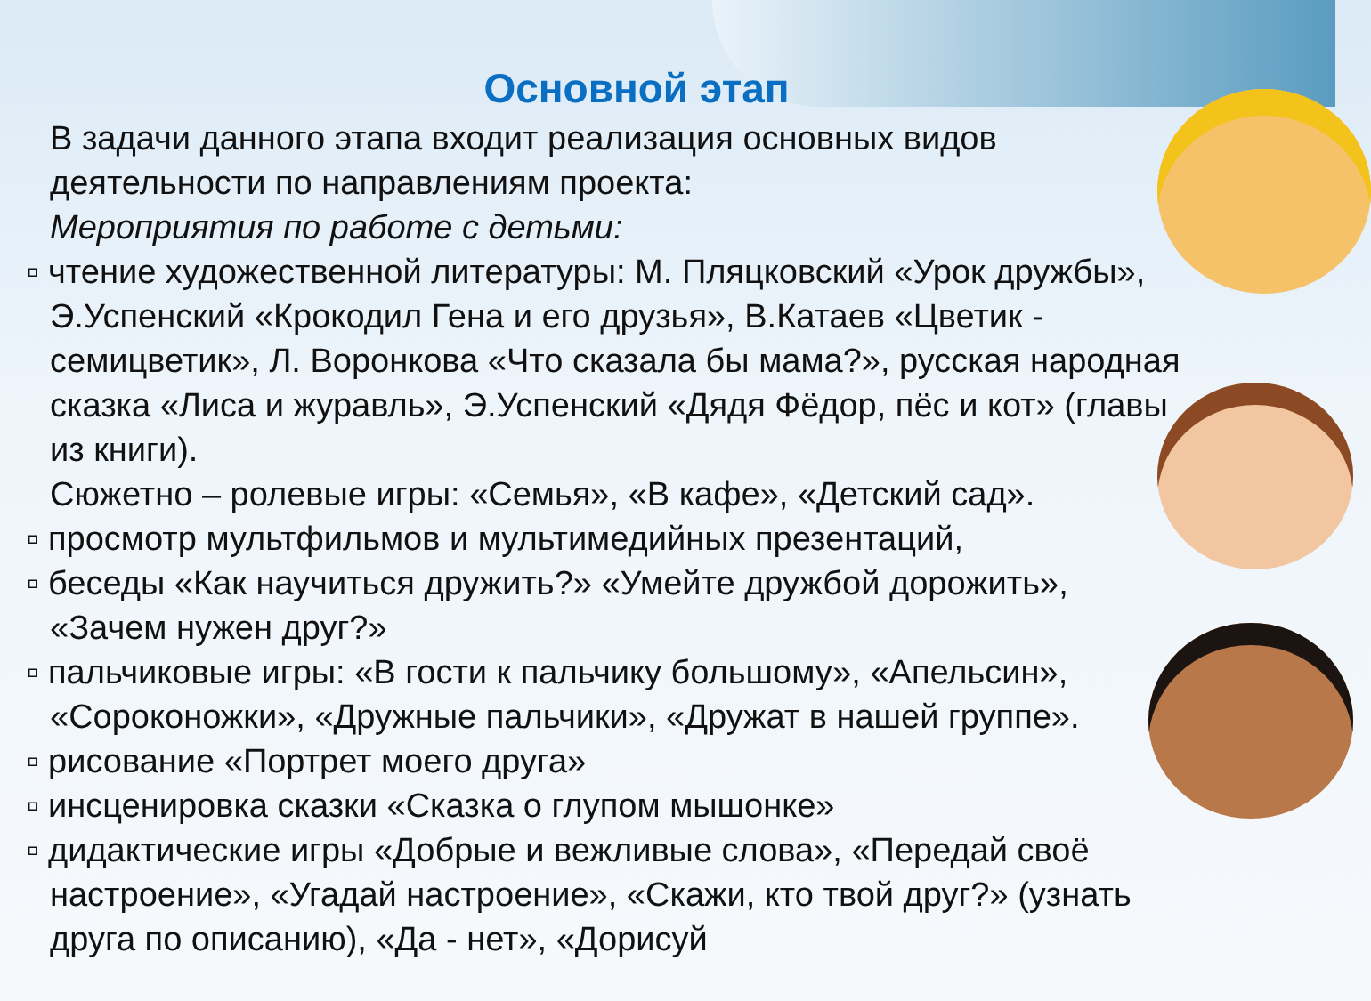Основной этап
В задачи данного этапа входит реализация основных видов деятельности по направлениям проекта:
Мероприятия по работе с детьми:
▫ чтение художественной литературы: М. Пляцковский «Урок дружбы», Э.Успенский «Крокодил Гена и его друзья», В.Катаев «Цветик - семицветик», Л. Воронкова «Что сказала бы мама?», русская народная сказка «Лиса и журавль», Э.Успенский «Дядя Фёдор, пёс и кот» (главы из книги).
Сюжетно – ролевые игры: «Семья», «В кафе», «Детский сад».
▫ просмотр мультфильмов и мультимедийных презентаций,
▫ беседы «Как научиться дружить?» «Умейте дружбой дорожить», «Зачем нужен друг?»
▫ пальчиковые игры: «В гости к пальчику большому», «Апельсин», «Сороконожки», «Дружные пальчики», «Дружат в нашей группе».
▫ рисование «Портрет моего друга»
▫ инсценировка сказки «Сказка о глупом мышонке»
▫ дидактические игры «Добрые и вежливые слова», «Передай своё настроение», «Угадай настроение», «Скажи, кто твой друг?» (узнать друга по описанию), «Да - нет», «Дорисуй